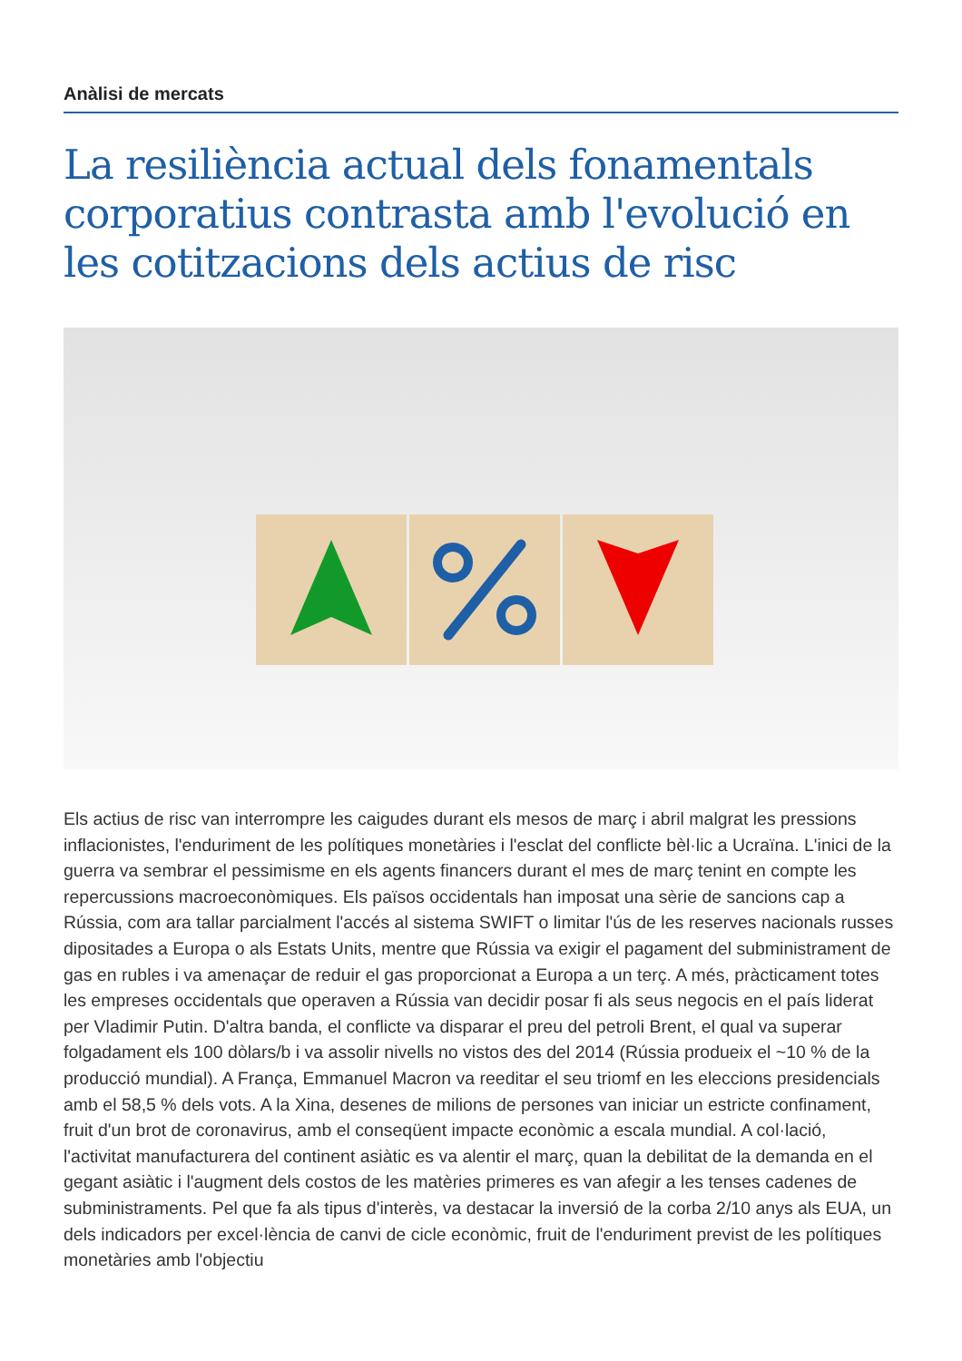Anàlisi de mercats
La resiliència actual dels fonamentals corporatius contrasta amb l'evolució en les cotitzacions dels actius de risc
Els actius de risc van interrompre les caigudes durant els mesos de març i abril malgrat les pressions inflacionistes, l'enduriment de les polítiques monetàries i l'esclat del conflicte bèl·lic a Ucraïna. L'inici de la guerra va sembrar el pessimisme en els agents financers durant el mes de març tenint en compte les repercussions macroeconòmiques. Els països occidentals han imposat una sèrie de sancions cap a Rússia, com ara tallar parcialment l'accés al sistema SWIFT o limitar l'ús de les reserves nacionals russes dipositades a Europa o als Estats Units, mentre que Rússia va exigir el pagament del subministrament de gas en rubles i va amenaçar de reduir el gas proporcionat a Europa a un terç. A més, pràcticament totes les empreses occidentals que operaven a Rússia van decidir posar fi als seus negocis en el país liderat per Vladimir Putin. D'altra banda, el conflicte va disparar el preu del petroli Brent, el qual va superar folgadament els 100 dòlars/b i va assolir nivells no vistos des del 2014 (Rússia produeix el ~10 % de la producció mundial). A França, Emmanuel Macron va reeditar el seu triomf en les eleccions presidencials amb el 58,5 % dels vots. A la Xina, desenes de milions de persones van iniciar un estricte confinament, fruit d'un brot de coronavirus, amb el conseqüent impacte econòmic a escala mundial. A col·lació, l'activitat manufacturera del continent asiàtic es va alentir el març, quan la debilitat de la demanda en el gegant asiàtic i l'augment dels costos de les matèries primeres es van afegir a les tenses cadenes de subministraments. Pel que fa als tipus d'interès, va destacar la inversió de la corba 2/10 anys als EUA, un dels indicadors per excel·lència de canvi de cicle econòmic, fruit de l'enduriment previst de les polítiques monetàries amb l'objectiu